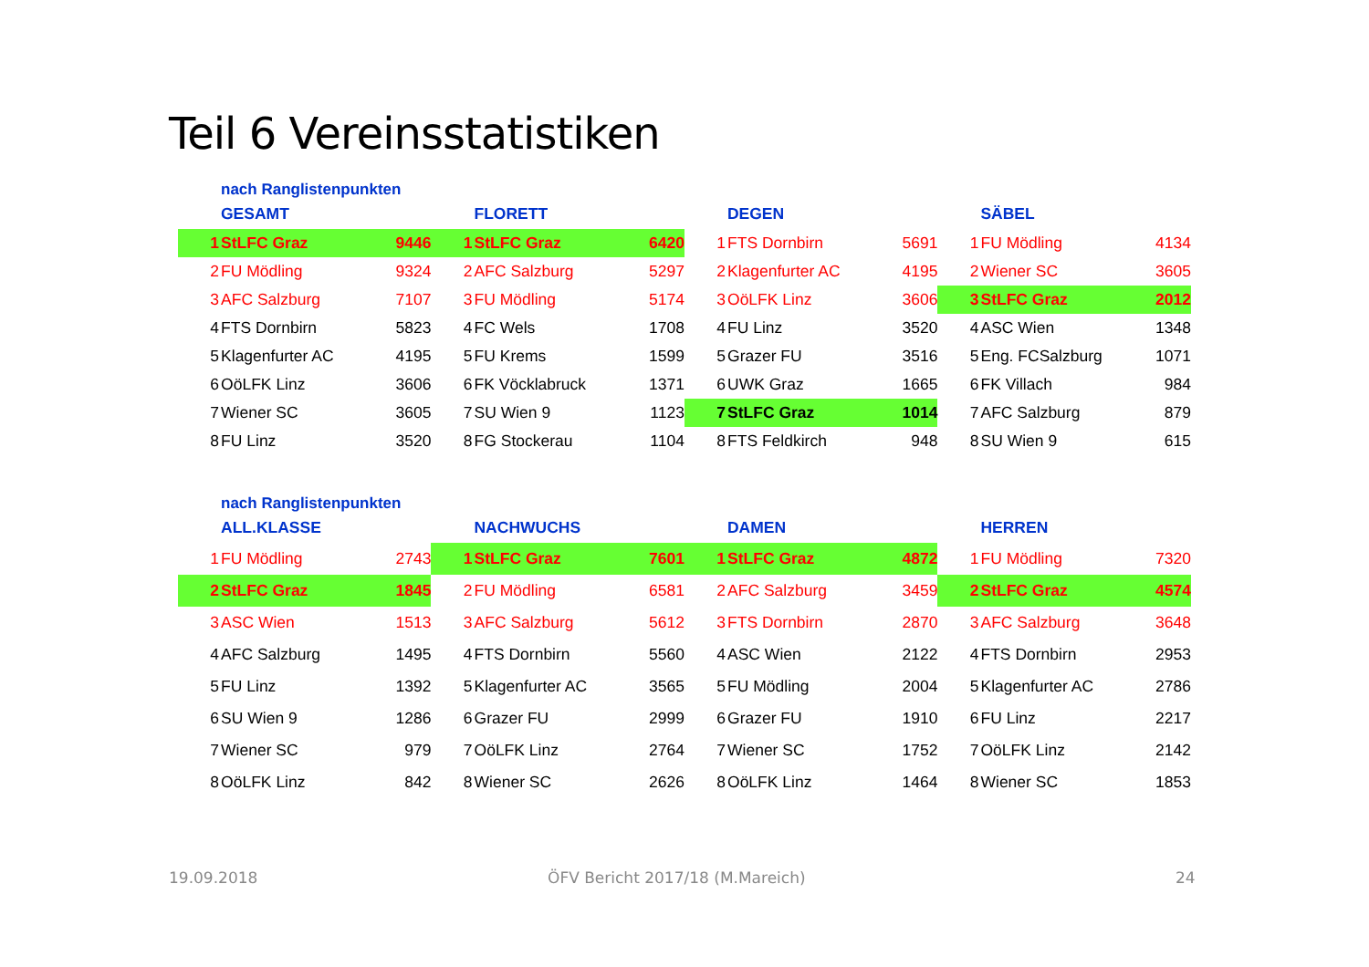Teil 6 Vereinsstatistiken
nach Ranglistenpunkten
| GESAMT | | | FLORETT | | | DEGEN | | | SÄBEL | | |
| --- | --- | --- | --- | --- | --- | --- | --- | --- | --- | --- | --- |
| 1 | StLFC Graz | 9446 | 1 | StLFC Graz | 6420 | 1 | FTS Dornbirn | 5691 | 1 | FU Mödling | 4134 |
| 2 | FU Mödling | 9324 | 2 | AFC Salzburg | 5297 | 2 | Klagenfurter AC | 4195 | 2 | Wiener SC | 3605 |
| 3 | AFC Salzburg | 7107 | 3 | FU Mödling | 5174 | 3 | OöLFK Linz | 3606 | 3 | StLFC Graz | 2012 |
| 4 | FTS Dornbirn | 5823 | 4 | FC Wels | 1708 | 4 | FU Linz | 3520 | 4 | ASC Wien | 1348 |
| 5 | Klagenfurter AC | 4195 | 5 | FU Krems | 1599 | 5 | Grazer FU | 3516 | 5 | Eng. FCSalzburg | 1071 |
| 6 | OöLFK Linz | 3606 | 6 | FK Vöcklabruck | 1371 | 6 | UWK Graz | 1665 | 6 | FK Villach | 984 |
| 7 | Wiener SC | 3605 | 7 | SU Wien 9 | 1123 | 7 | StLFC Graz | 1014 | 7 | AFC Salzburg | 879 |
| 8 | FU Linz | 3520 | 8 | FG Stockerau | 1104 | 8 | FTS Feldkirch | 948 | 8 | SU Wien 9 | 615 |
nach Ranglistenpunkten
| ALL.KLASSE | | | NACHWUCHS | | | DAMEN | | | HERREN | | |
| --- | --- | --- | --- | --- | --- | --- | --- | --- | --- | --- | --- |
| 1 | FU Mödling | 2743 | 1 | StLFC Graz | 7601 | 1 | StLFC Graz | 4872 | 1 | FU Mödling | 7320 |
| 2 | StLFC Graz | 1845 | 2 | FU Mödling | 6581 | 2 | AFC Salzburg | 3459 | 2 | StLFC Graz | 4574 |
| 3 | ASC Wien | 1513 | 3 | AFC Salzburg | 5612 | 3 | FTS Dornbirn | 2870 | 3 | AFC Salzburg | 3648 |
| 4 | AFC Salzburg | 1495 | 4 | FTS Dornbirn | 5560 | 4 | ASC Wien | 2122 | 4 | FTS Dornbirn | 2953 |
| 5 | FU Linz | 1392 | 5 | Klagenfurter AC | 3565 | 5 | FU Mödling | 2004 | 5 | Klagenfurter AC | 2786 |
| 6 | SU Wien 9 | 1286 | 6 | Grazer FU | 2999 | 6 | Grazer FU | 1910 | 6 | FU Linz | 2217 |
| 7 | Wiener SC | 979 | 7 | OöLFK Linz | 2764 | 7 | Wiener SC | 1752 | 7 | OöLFK Linz | 2142 |
| 8 | OöLFK Linz | 842 | 8 | Wiener SC | 2626 | 8 | OöLFK Linz | 1464 | 8 | Wiener SC | 1853 |
19.09.2018
ÖFV Bericht 2017/18 (M.Mareich)
24